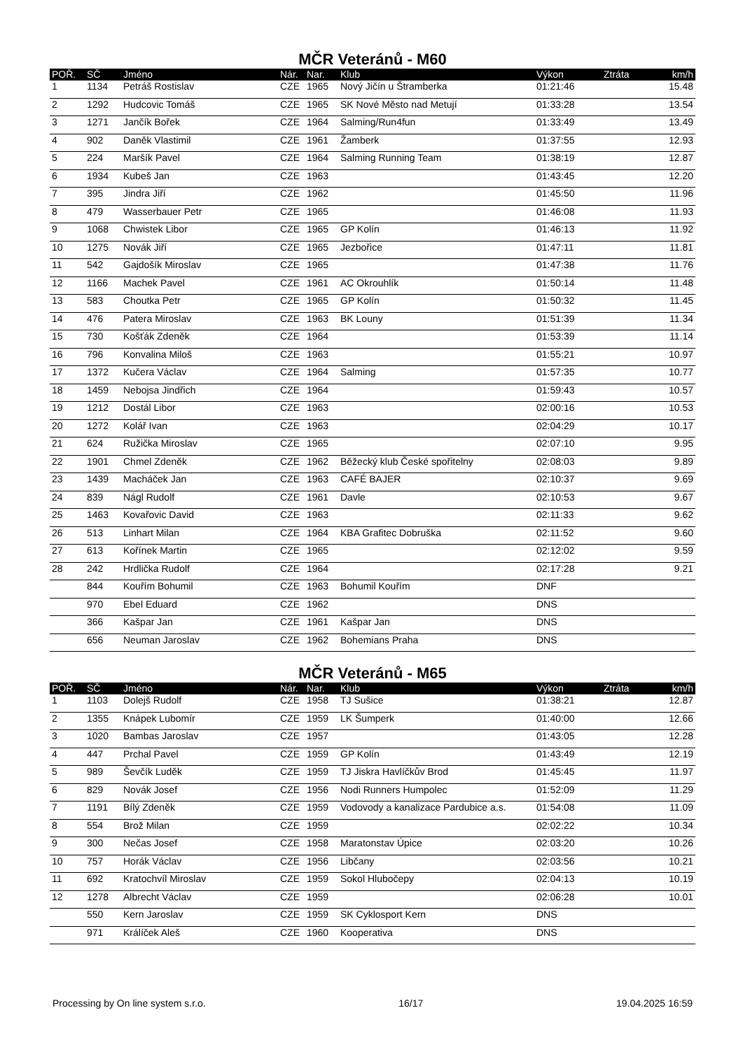MČR Veteránů - M60
| POŘ. | SČ | Jméno | Nár. | Nar. | Klub | Výkon | Ztráta | km/h |
| --- | --- | --- | --- | --- | --- | --- | --- | --- |
| 1 | 1134 | Petráš Rostislav | CZE | 1965 | Nový Jičín u Štramberka | 01:21:46 | | 15.48 |
| 2 | 1292 | Hudcovic Tomáš | CZE | 1965 | SK Nové Město nad Metují | 01:33:28 | | 13.54 |
| 3 | 1271 | Jančík Bořek | CZE | 1964 | Salming/Run4fun | 01:33:49 | | 13.49 |
| 4 | 902 | Daněk Vlastimil | CZE | 1961 | Žamberk | 01:37:55 | | 12.93 |
| 5 | 224 | Maršík Pavel | CZE | 1964 | Salming Running Team | 01:38:19 | | 12.87 |
| 6 | 1934 | Kubeš Jan | CZE | 1963 | | 01:43:45 | | 12.20 |
| 7 | 395 | Jindra Jiří | CZE | 1962 | | 01:45:50 | | 11.96 |
| 8 | 479 | Wasserbauer Petr | CZE | 1965 | | 01:46:08 | | 11.93 |
| 9 | 1068 | Chwistek Libor | CZE | 1965 | GP Kolín | 01:46:13 | | 11.92 |
| 10 | 1275 | Novák Jiří | CZE | 1965 | Jezbořice | 01:47:11 | | 11.81 |
| 11 | 542 | Gajdošík Miroslav | CZE | 1965 | | 01:47:38 | | 11.76 |
| 12 | 1166 | Machek Pavel | CZE | 1961 | AC Okrouhlík | 01:50:14 | | 11.48 |
| 13 | 583 | Choutka Petr | CZE | 1965 | GP Kolín | 01:50:32 | | 11.45 |
| 14 | 476 | Patera Miroslav | CZE | 1963 | BK Louny | 01:51:39 | | 11.34 |
| 15 | 730 | Košťák Zdeněk | CZE | 1964 | | 01:53:39 | | 11.14 |
| 16 | 796 | Konvalina Miloš | CZE | 1963 | | 01:55:21 | | 10.97 |
| 17 | 1372 | Kučera Václav | CZE | 1964 | Salming | 01:57:35 | | 10.77 |
| 18 | 1459 | Nebojsa Jindřich | CZE | 1964 | | 01:59:43 | | 10.57 |
| 19 | 1212 | Dostál Libor | CZE | 1963 | | 02:00:16 | | 10.53 |
| 20 | 1272 | Kolář Ivan | CZE | 1963 | | 02:04:29 | | 10.17 |
| 21 | 624 | Ružička Miroslav | CZE | 1965 | | 02:07:10 | | 9.95 |
| 22 | 1901 | Chmel Zdeněk | CZE | 1962 | Běžecký klub České spořitelny | 02:08:03 | | 9.89 |
| 23 | 1439 | Macháček Jan | CZE | 1963 | CAFÉ BAJER | 02:10:37 | | 9.69 |
| 24 | 839 | Nágl Rudolf | CZE | 1961 | Davle | 02:10:53 | | 9.67 |
| 25 | 1463 | Kovařovic David | CZE | 1963 | | 02:11:33 | | 9.62 |
| 26 | 513 | Linhart Milan | CZE | 1964 | KBA Grafitec Dobruška | 02:11:52 | | 9.60 |
| 27 | 613 | Kořínek Martin | CZE | 1965 | | 02:12:02 | | 9.59 |
| 28 | 242 | Hrdlička Rudolf | CZE | 1964 | | 02:17:28 | | 9.21 |
| | 844 | Kouřím Bohumil | CZE | 1963 | Bohumil Kouřím | DNF | | |
| | 970 | Ebel Eduard | CZE | 1962 | | DNS | | |
| | 366 | Kašpar Jan | CZE | 1961 | Kašpar Jan | DNS | | |
| | 656 | Neuman Jaroslav | CZE | 1962 | Bohemians Praha | DNS | | |
MČR Veteránů - M65
| POŘ. | SČ | Jméno | Nár. | Nar. | Klub | Výkon | Ztráta | km/h |
| --- | --- | --- | --- | --- | --- | --- | --- | --- |
| 1 | 1103 | Dolejš Rudolf | CZE | 1958 | TJ Sušice | 01:38:21 | | 12.87 |
| 2 | 1355 | Knápek Lubomír | CZE | 1959 | LK Šumperk | 01:40:00 | | 12.66 |
| 3 | 1020 | Bambas Jaroslav | CZE | 1957 | | 01:43:05 | | 12.28 |
| 4 | 447 | Prchal Pavel | CZE | 1959 | GP Kolín | 01:43:49 | | 12.19 |
| 5 | 989 | Ševčík Luděk | CZE | 1959 | TJ Jiskra Havlíčkův Brod | 01:45:45 | | 11.97 |
| 6 | 829 | Novák Josef | CZE | 1956 | Nodi Runners Humpolec | 01:52:09 | | 11.29 |
| 7 | 1191 | Bílý Zdeněk | CZE | 1959 | Vodovody a kanalizace Pardubice a.s. | 01:54:08 | | 11.09 |
| 8 | 554 | Brož Milan | CZE | 1959 | | 02:02:22 | | 10.34 |
| 9 | 300 | Nečas Josef | CZE | 1958 | Maratonstav Úpice | 02:03:20 | | 10.26 |
| 10 | 757 | Horák Václav | CZE | 1956 | Libčany | 02:03:56 | | 10.21 |
| 11 | 692 | Kratochvíl Miroslav | CZE | 1959 | Sokol Hlubočepy | 02:04:13 | | 10.19 |
| 12 | 1278 | Albrecht Václav | CZE | 1959 | | 02:06:28 | | 10.01 |
| | 550 | Kern Jaroslav | CZE | 1959 | SK Cyklosport Kern | DNS | | |
| | 971 | Králíček Aleš | CZE | 1960 | Kooperativa | DNS | | |
Processing by On line system s.r.o. 16/17 19.04.2025 16:59